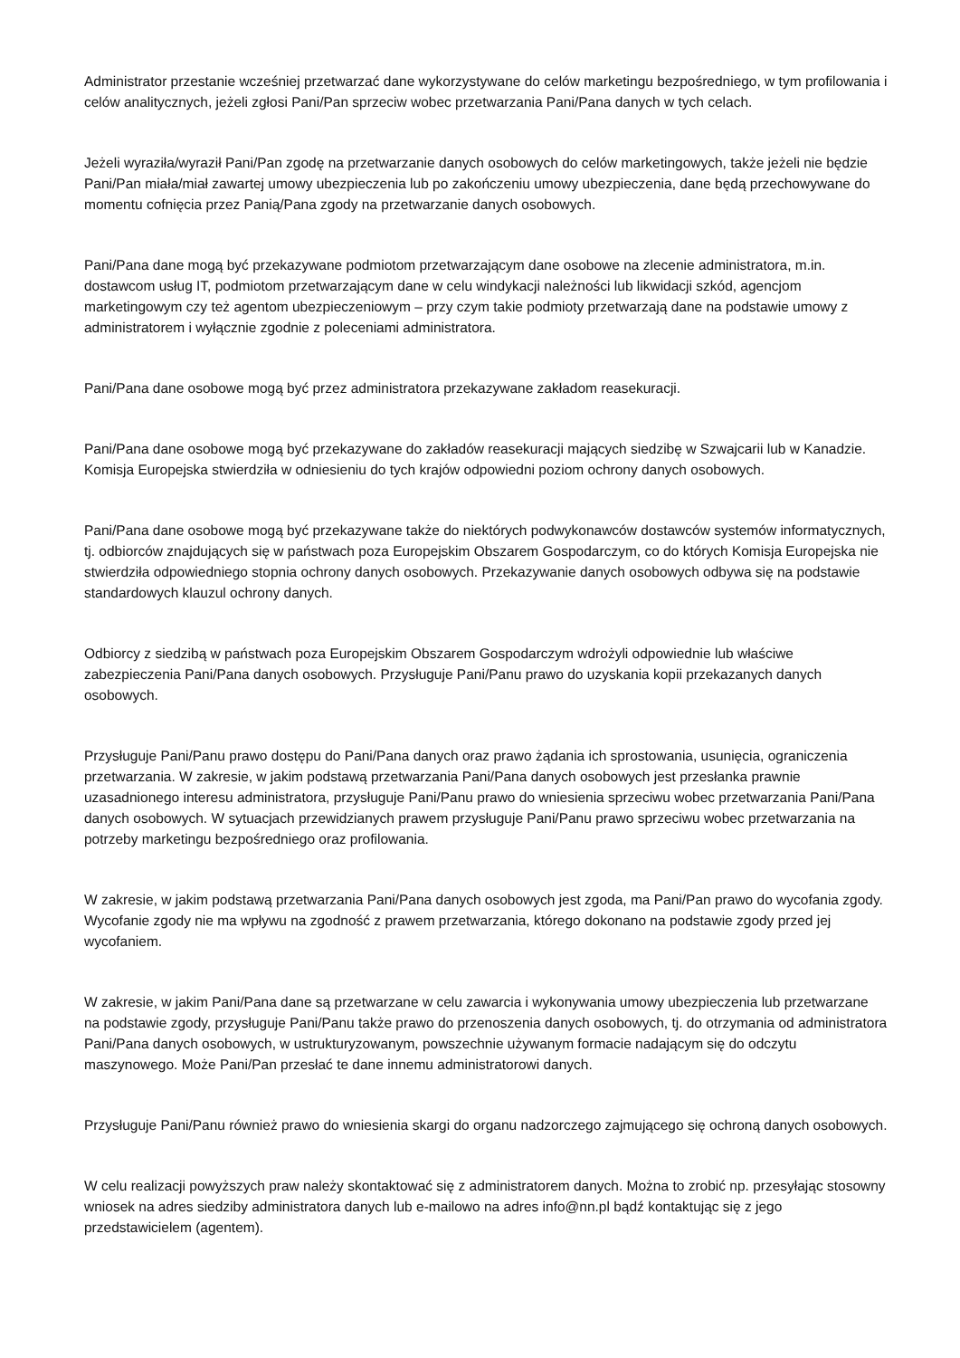Administrator przestanie wcześniej przetwarzać dane wykorzystywane do celów marketingu bezpośredniego, w tym profilowania i celów analitycznych, jeżeli zgłosi Pani/Pan sprzeciw wobec przetwarzania Pani/Pana danych w tych celach.
Jeżeli wyraziła/wyraził Pani/Pan zgodę na przetwarzanie danych osobowych do celów marketingowych, także jeżeli nie będzie Pani/Pan miała/miał zawartej umowy ubezpieczenia lub po zakończeniu umowy ubezpieczenia, dane będą przechowywane do momentu cofnięcia przez Panią/Pana zgody na przetwarzanie danych osobowych.
Pani/Pana dane mogą być przekazywane podmiotom przetwarzającym dane osobowe na zlecenie administratora, m.in. dostawcom usług IT, podmiotom przetwarzającym dane w celu windykacji należności lub likwidacji szkód, agencjom marketingowym czy też agentom ubezpieczeniowym – przy czym takie podmioty przetwarzają dane na podstawie umowy z administratorem i wyłącznie zgodnie z poleceniami administratora.
Pani/Pana dane osobowe mogą być przez administratora przekazywane zakładom reasekuracji.
Pani/Pana dane osobowe mogą być przekazywane do zakładów reasekuracji mających siedzibę w Szwajcarii lub w Kanadzie. Komisja Europejska stwierdziła w odniesieniu do tych krajów odpowiedni poziom ochrony danych osobowych.
Pani/Pana dane osobowe mogą być przekazywane także do niektórych podwykonawców dostawców systemów informatycznych, tj. odbiorców znajdujących się w państwach poza Europejskim Obszarem Gospodarczym, co do których Komisja Europejska nie stwierdziła odpowiedniego stopnia ochrony danych osobowych. Przekazywanie danych osobowych odbywa się na podstawie standardowych klauzul ochrony danych.
Odbiorcy z siedzibą w państwach poza Europejskim Obszarem Gospodarczym wdrożyli odpowiednie lub właściwe zabezpieczenia Pani/Pana danych osobowych. Przysługuje Pani/Panu prawo do uzyskania kopii przekazanych danych osobowych.
Przysługuje Pani/Panu prawo dostępu do Pani/Pana danych oraz prawo żądania ich sprostowania, usunięcia, ograniczenia przetwarzania. W zakresie, w jakim podstawą przetwarzania Pani/Pana danych osobowych jest przesłanka prawnie uzasadnionego interesu administratora, przysługuje Pani/Panu prawo do wniesienia sprzeciwu wobec przetwarzania Pani/Pana danych osobowych. W sytuacjach przewidzianych prawem przysługuje Pani/Panu prawo sprzeciwu wobec przetwarzania na potrzeby marketingu bezpośredniego oraz profilowania.
W zakresie, w jakim podstawą przetwarzania Pani/Pana danych osobowych jest zgoda, ma Pani/Pan prawo do wycofania zgody. Wycofanie zgody nie ma wpływu na zgodność z prawem przetwarzania, którego dokonano na podstawie zgody przed jej wycofaniem.
W zakresie, w jakim Pani/Pana dane są przetwarzane w celu zawarcia i wykonywania umowy ubezpieczenia lub przetwarzane na podstawie zgody, przysługuje Pani/Panu także prawo do przenoszenia danych osobowych, tj. do otrzymania od administratora Pani/Pana danych osobowych, w ustrukturyzowanym, powszechnie używanym formacie nadającym się do odczytu maszynowego. Może Pani/Pan przesłać te dane innemu administratorowi danych.
Przysługuje Pani/Panu również prawo do wniesienia skargi do organu nadzorczego zajmującego się ochroną danych osobowych.
W celu realizacji powyższych praw należy skontaktować się z administratorem danych. Można to zrobić np. przesyłając stosowny wniosek na adres siedziby administratora danych lub e-mailowo na adres info@nn.pl bądź kontaktując się z jego przedstawicielem (agentem).